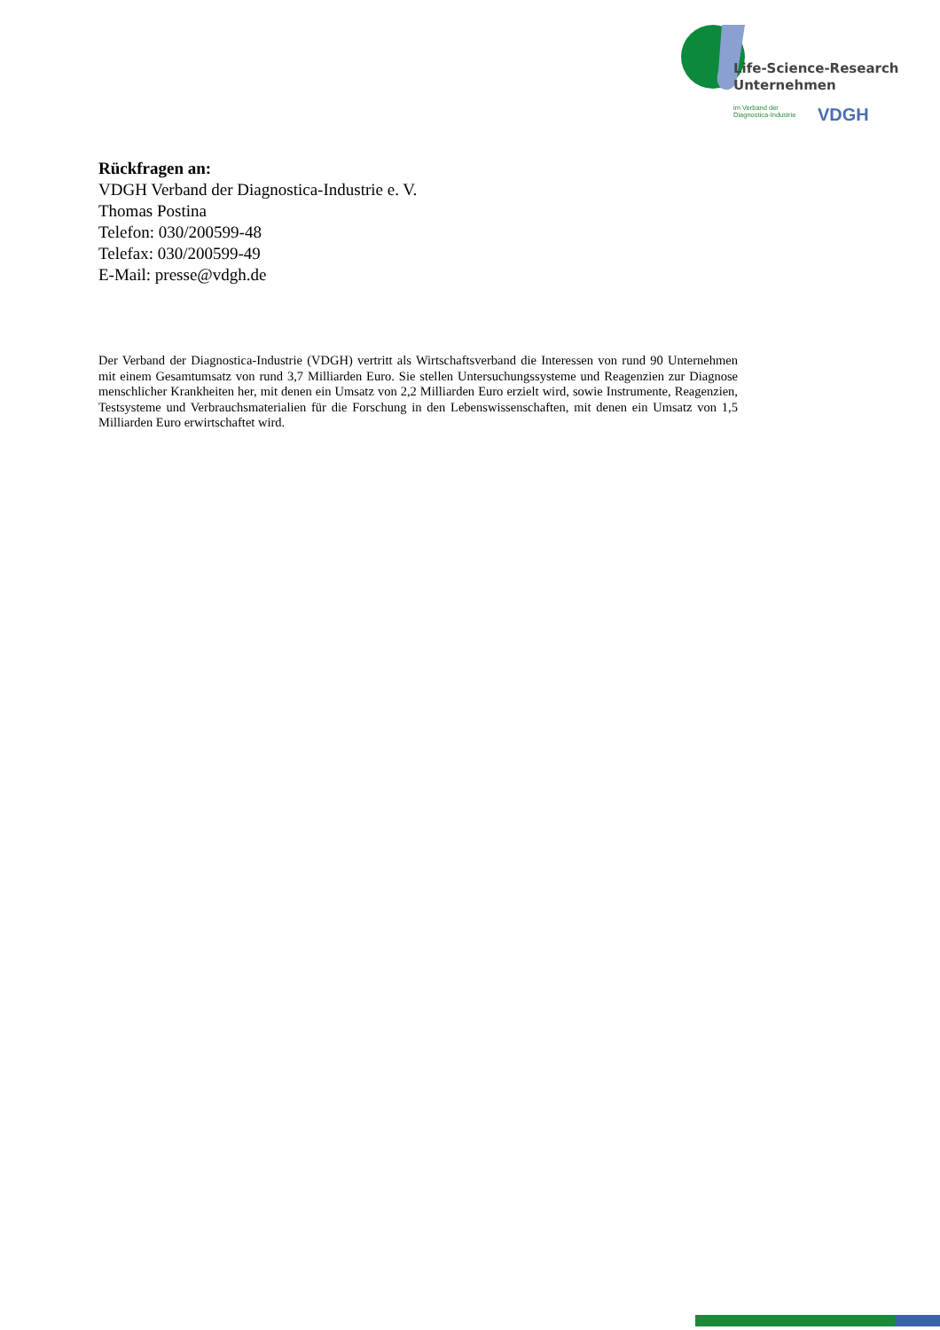Life-Science-Research
Unternehmen
im Verband der
Diagnostica-Industrie
VDGH
Rückfragen an:
VDGH Verband der Diagnostica-Industrie e. V.
Thomas Postina
Telefon: 030/200599-48
Telefax: 030/200599-49
E-Mail: presse@vdgh.de
Der Verband der Diagnostica-Industrie (VDGH) vertritt als Wirtschaftsverband die Interessen von rund 90 Unternehmen mit einem Gesamtumsatz von rund 3,7 Milliarden Euro. Sie stellen Untersu­chungssysteme und Reagenzien zur Diagnose menschlicher Krankheiten her, mit denen ein Umsatz von 2,2 Milliarden Euro erzielt wird, sowie Instrumente, Reagenzien, Testsysteme und Verbrauchs­materialien für die Forschung in den Lebenswissenschaften, mit denen ein Umsatz von 1,5 Milliar­den Euro erwirtschaftet wird.